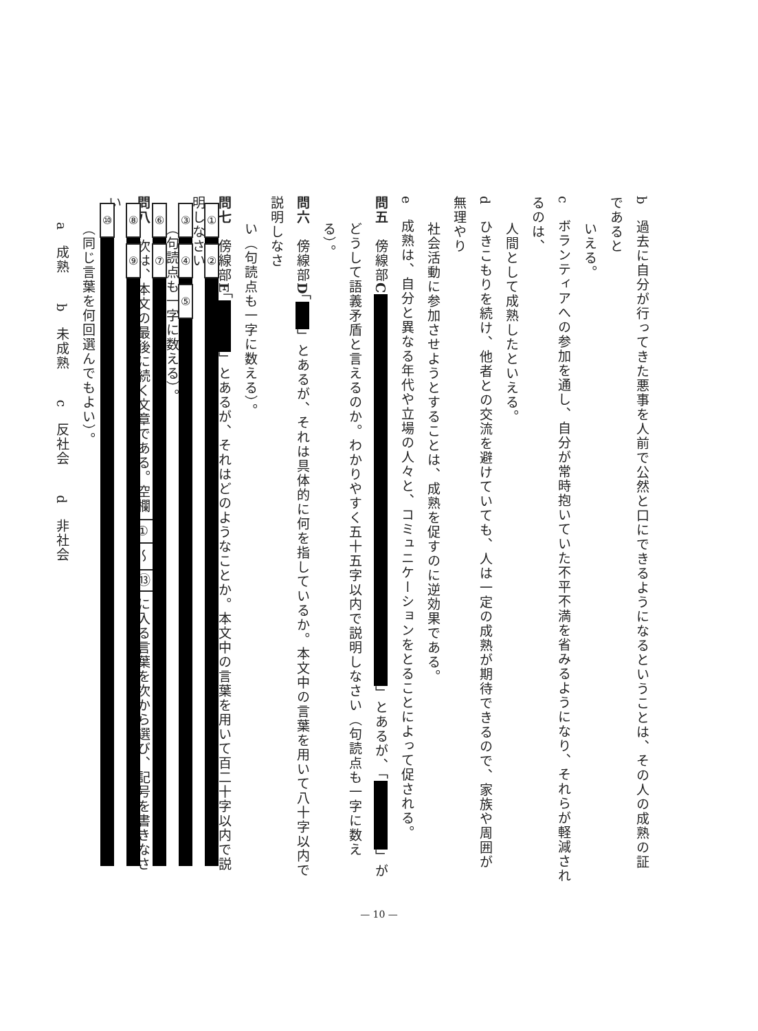b　過去に自分が行ってきた悪事を人前で公然と口にできるようになるということは、その人の成熟の証であると
いえる。
c　ボランティアへの参加を通し、自分が常時抱いていた不平不満を省みるようになり、それらが軽減されるのは、
人間として成熟したといえる。
d　ひきこもりを続け、他者との交流を避けていても、人は一定の成熟が期待できるので、家族や周囲が無理やり
社会活動に参加させようとすることは、成熟を促すのに逆効果である。
e　成熟は、自分と異なる年代や立場の人々と、コミュニケーションをとることによって促される。
問五　傍線部C 」とあるが、「 」が
どうして語義矛盾と言えるのか。わかりやすく五十五字以内で説明しなさい（句読点も一字に数える）。
問六　傍線部D「 」とあるが、それは具体的に何を指しているか。本文中の言葉を用いて八十字以内で説明しなさ
い（句読点も一字に数える）。
問七　傍線部E「 」とあるが、それはどのようなことか。本文中の言葉を用いて百二十字以内で説明しなさい
（句読点も一字に数える）。
問八　次は、本文の最後に続く文章である。空欄 ① ～ ⑬ に入る言葉を次から選び、記号を書きなさい
（同じ言葉を何回選んでもよい）。
a　成熟　　b　未成熟　　c　反社会　　d　非社会
①
②
③
④
⑤
⑥
⑦
⑧
⑨
⑩
— 10 —